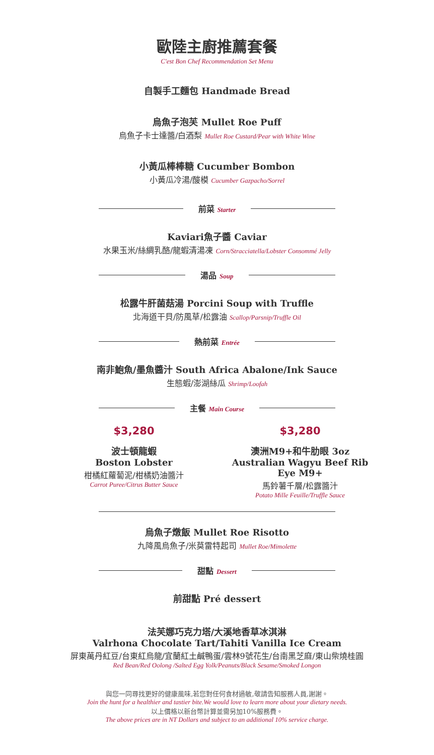歐陸主廚推薦套餐
C'est Bon Chef Recommendation Set Menu
自製手工麵包 Handmade Bread
烏魚子泡芙 Mullet Roe Puff
烏魚子卡士達醬/白酒梨 Mullet Roe Custard/Pear with White Wine
小黃瓜棒棒糖 Cucumber Bombon
小黃瓜冷湯/酸模 Cucumber Gazpacho/Sorrel
前菜 Starter
Kaviari魚子醬 Caviar
水果玉米/絲綢乳酪/龍蝦清湯凍 Corn/Stracciatella/Lobster Consommé Jelly
湯品 Soup
松露牛肝菌菇湯 Porcini Soup with Truffle
北海道干貝/防風草/松露油 Scallop/Parsnip/Truffle Oil
熱前菜 Entrée
南非鮑魚/墨魚醬汁 South Africa Abalone/Ink Sauce
生態蝦/澎湖絲瓜 Shrimp/Loofah
主餐 Main Course
$3,280
波士頓龍蝦
Boston Lobster
柑橘紅蘿蔔泥/柑橘奶油醬汁
Carrot Puree/Citrus Butter Sauce
$3,280
澳洲M9+和牛肋眼 3oz
Australian Wagyu Beef Rib Eye M9+
馬鈴薯千層/松露醬汁
Potato Mille Feuille/Truffle Sauce
烏魚子燉飯 Mullet Roe Risotto
九降風烏魚子/米莫雷特起司 Mullet Roe/Mimolette
甜點 Dessert
前甜點 Pré dessert
法芙娜巧克力塔/大溪地香草冰淇淋
Valrhona Chocolate Tart/Tahiti Vanilla Ice Cream
屏東萬丹紅豆/台東紅烏龍/宜蘭紅土鹹鴨蛋/雲林9號花生/台南黑芝麻/東山柴燒桂圓
Red Bean/Red Oolong /Salted Egg Yolk/Peanuts/Black Sesame/Smoked Longon
與您一同尋找更好的健康風味,若您對任何食材過敏,敬請告知服務人員,謝謝。
Join the hunt for a healthier and tastier bite.We would love to learn more about your dietary needs.
以上價格以新台幣計算並需另加10%服務費。
The above prices are in NT Dollars and subject to an additional 10% service charge.